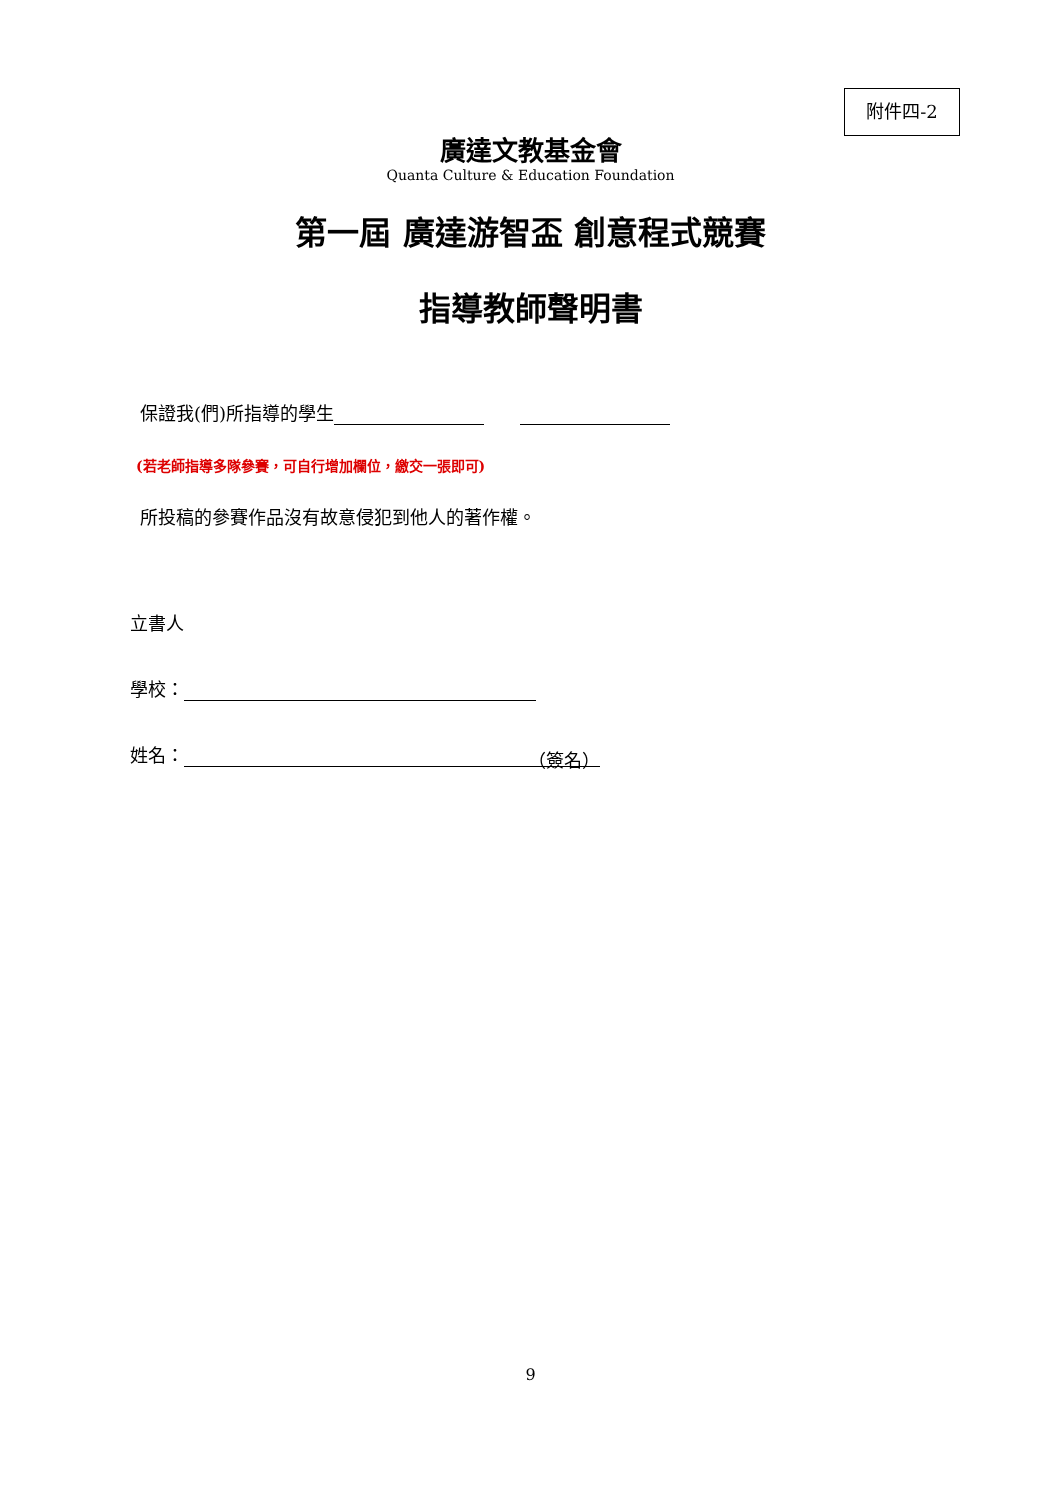附件四-2
廣達文教基金會
Quanta Culture & Education Foundation
第一屆 廣達游智盃 創意程式競賽
指導教師聲明書
保證我(們)所指導的學生
(若老師指導多隊參賽，可自行增加欄位，繳交一張即可)
所投稿的參賽作品沒有故意侵犯到他人的著作權。
立書人
學校：
姓名： （簽名）
9